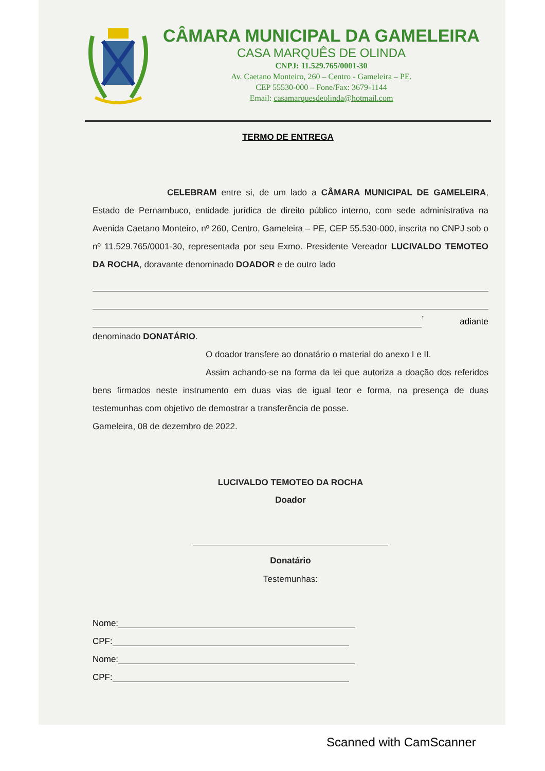CÂMARA MUNICIPAL DA GAMELEIRA
CASA MARQUÊS DE OLINDA
CNPJ: 11.529.765/0001-30
Av. Caetano Monteiro, 260 – Centro - Gameleira – PE.
CEP 55530-000 – Fone/Fax: 3679-1144
Email: casamarquesdeolinda@hotmail.com
TERMO DE ENTREGA
CELEBRAM entre si, de um lado a CÂMARA MUNICIPAL DE GAMELEIRA, Estado de Pernambuco, entidade jurídica de direito público interno, com sede administrativa na Avenida Caetano Monteiro, nº 260, Centro, Gameleira – PE, CEP 55.530-000, inscrita no CNPJ sob o nº 11.529.765/0001-30, representada por seu Exmo. Presidente Vereador LUCIVALDO TEMOTEO DA ROCHA, doravante denominado DOADOR e de outro lado
, adiante
denominado DONATÁRIO.
O doador transfere ao donatário o material do anexo I e II.
Assim achando-se na forma da lei que autoriza a doação dos referidos bens firmados neste instrumento em duas vias de igual teor e forma, na presença de duas testemunhas com objetivo de demostrar a transferência de posse.
Gameleira, 08 de dezembro de 2022.
LUCIVALDO TEMOTEO DA ROCHA
Doador
Donatário
Testemunhas:
Nome:
CPF:
Nome:
CPF:
Scanned with CamScanner